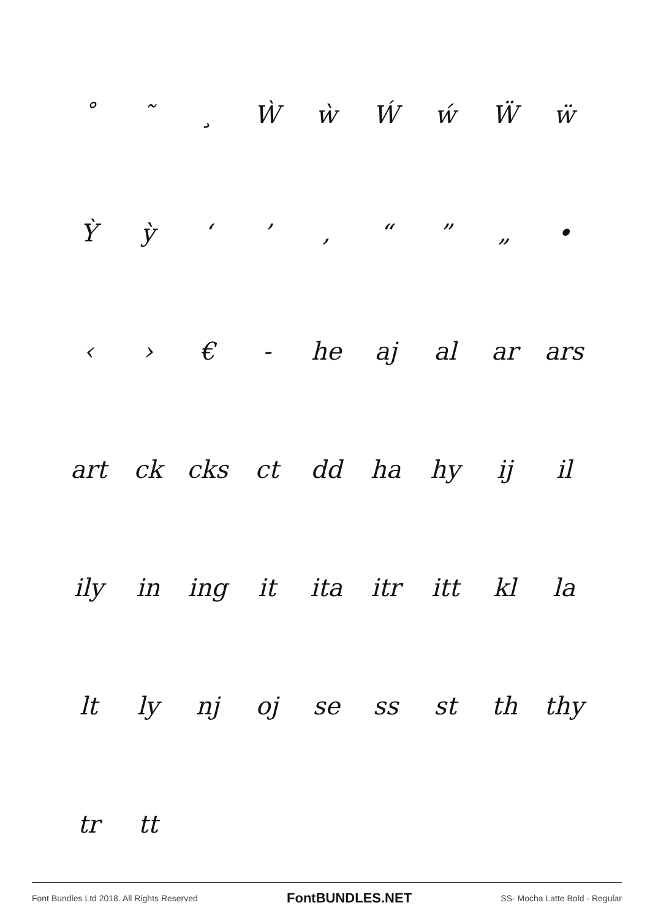| ˚ | ˜ | ¸ | Ẁ | ẁ | Ẃ | ẃ | Ẅ | ẅ |
| Ỳ | ỳ | ‘ | ’ | ‚ | “ | ” | „ | • |
| ‹ | › | € | - | he | aj | al | ar | ars |
| art | ck | cks | ct | dd | ha | hy | ij | il |
| ily | in | ing | it | ita | itr | itt | kl | la |
| lt | ly | nj | oj | se | ss | st | th | thy |
| tr | tt | | | | | | | |
Font Bundles Ltd 2018. All Rights Reserved FontBUNDLES.NET SS- Mocha Latte Bold - Regular